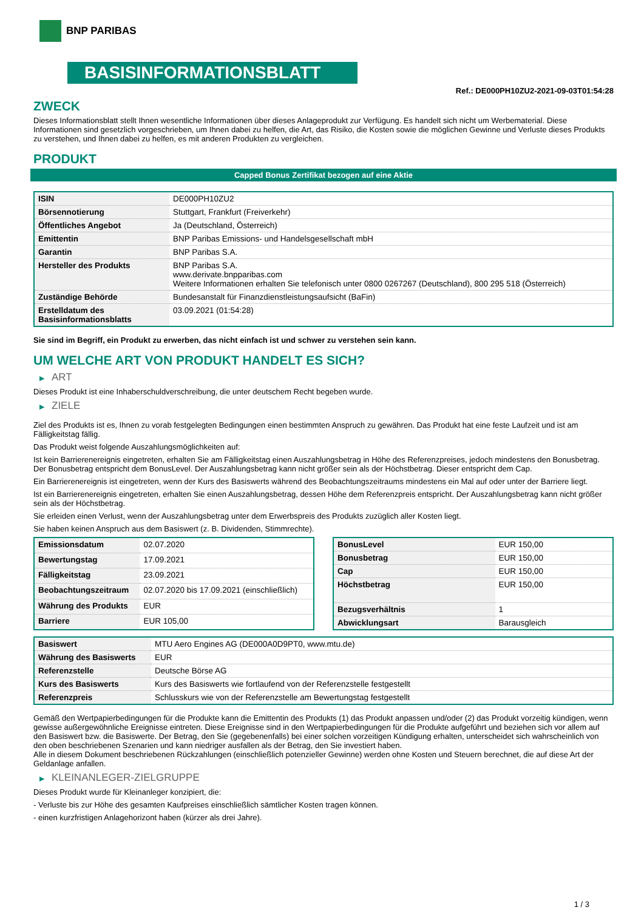BNP PARIBAS
BASISINFORMATIONSBLATT
Ref.: DE000PH10ZU2-2021-09-03T01:54:28
ZWECK
Dieses Informationsblatt stellt Ihnen wesentliche Informationen über dieses Anlageprodukt zur Verfügung. Es handelt sich nicht um Werbematerial. Diese Informationen sind gesetzlich vorgeschrieben, um Ihnen dabei zu helfen, die Art, das Risiko, die Kosten sowie die möglichen Gewinne und Verluste dieses Produkts zu verstehen, und Ihnen dabei zu helfen, es mit anderen Produkten zu vergleichen.
PRODUKT
Capped Bonus Zertifikat bezogen auf eine Aktie
| ISIN | DE000PH10ZU2 |
| Börsennotierung | Stuttgart, Frankfurt (Freiverkehr) |
| Öffentliches Angebot | Ja (Deutschland, Österreich) |
| Emittentin | BNP Paribas Emissions- und Handelsgesellschaft mbH |
| Garantin | BNP Paribas S.A. |
| Hersteller des Produkts | BNP Paribas S.A. www.derivate.bnpparibas.com Weitere Informationen erhalten Sie telefonisch unter 0800 0267267 (Deutschland), 800 295 518 (Österreich) |
| Zuständige Behörde | Bundesanstalt für Finanzdienstleistungsaufsicht (BaFin) |
| Erstelldatum des Basisinformationsblatts | 03.09.2021 (01:54:28) |
Sie sind im Begriff, ein Produkt zu erwerben, das nicht einfach ist und schwer zu verstehen sein kann.
UM WELCHE ART VON PRODUKT HANDELT ES SICH?
▶ ART
Dieses Produkt ist eine Inhaberschuldverschreibung, die unter deutschem Recht begeben wurde.
▶ ZIELE
Ziel des Produkts ist es, Ihnen zu vorab festgelegten Bedingungen einen bestimmten Anspruch zu gewähren. Das Produkt hat eine feste Laufzeit und ist am Fälligkeitstag fällig.
Das Produkt weist folgende Auszahlungsmöglichkeiten auf:
Ist kein Barrierenereignis eingetreten, erhalten Sie am Fälligkeitstag einen Auszahlungsbetrag in Höhe des Referenzpreises, jedoch mindestens den Bonusbetrag. Der Bonusbetrag entspricht dem BonusLevel. Der Auszahlungsbetrag kann nicht größer sein als der Höchstbetrag. Dieser entspricht dem Cap.
Ein Barrierenereignis ist eingetreten, wenn der Kurs des Basiswerts während des Beobachtungszeitraums mindestens ein Mal auf oder unter der Barriere liegt.
Ist ein Barrierenereignis eingetreten, erhalten Sie einen Auszahlungsbetrag, dessen Höhe dem Referenzpreis entspricht. Der Auszahlungsbetrag kann nicht größer sein als der Höchstbetrag.
Sie erleiden einen Verlust, wenn der Auszahlungsbetrag unter dem Erwerbspreis des Produkts zuzüglich aller Kosten liegt.
Sie haben keinen Anspruch aus dem Basiswert (z. B. Dividenden, Stimmrechte).
| Emissionsdatum | 02.07.2020 |
| Bewertungstag | 17.09.2021 |
| Fälligkeitstag | 23.09.2021 |
| Beobachtungszeitraum | 02.07.2020 bis 17.09.2021 (einschließlich) |
| Währung des Produkts | EUR |
| Barriere | EUR 105,00 |
| BonusLevel | EUR 150,00 |
| Bonusbetrag | EUR 150,00 |
| Cap | EUR 150,00 |
| Höchstbetrag | EUR 150,00 |
| Bezugsverhältnis | 1 |
| Abwicklungsart | Barausgleich |
| Basiswert | MTU Aero Engines AG (DE000A0D9PT0, www.mtu.de) |
| Währung des Basiswerts | EUR |
| Referenzstelle | Deutsche Börse AG |
| Kurs des Basiswerts | Kurs des Basiswerts wie fortlaufend von der Referenzstelle festgestellt |
| Referenzpreis | Schlusskurs wie von der Referenzstelle am Bewertungstag festgestellt |
Gemäß den Wertpapierbedingungen für die Produkte kann die Emittentin des Produkts (1) das Produkt anpassen und/oder (2) das Produkt vorzeitig kündigen, wenn gewisse außergewöhnliche Ereignisse eintreten. Diese Ereignisse sind in den Wertpapierbedingungen für die Produkte aufgeführt und beziehen sich vor allem auf den Basiswert bzw. die Basiswerte. Der Betrag, den Sie (gegebenenfalls) bei einer solchen vorzeitigen Kündigung erhalten, unterscheidet sich wahrscheinlich von den oben beschriebenen Szenarien und kann niedriger ausfallen als der Betrag, den Sie investiert haben.
Alle in diesem Dokument beschriebenen Rückzahlungen (einschließlich potenzieller Gewinne) werden ohne Kosten und Steuern berechnet, die auf diese Art der Geldanlage anfallen.
▶ KLEINANLEGER-ZIELGRUPPE
Dieses Produkt wurde für Kleinanleger konzipiert, die:
- Verluste bis zur Höhe des gesamten Kaufpreises einschließlich sämtlicher Kosten tragen können.
- einen kurzfristigen Anlagehorizont haben (kürzer als drei Jahre).
1 / 3